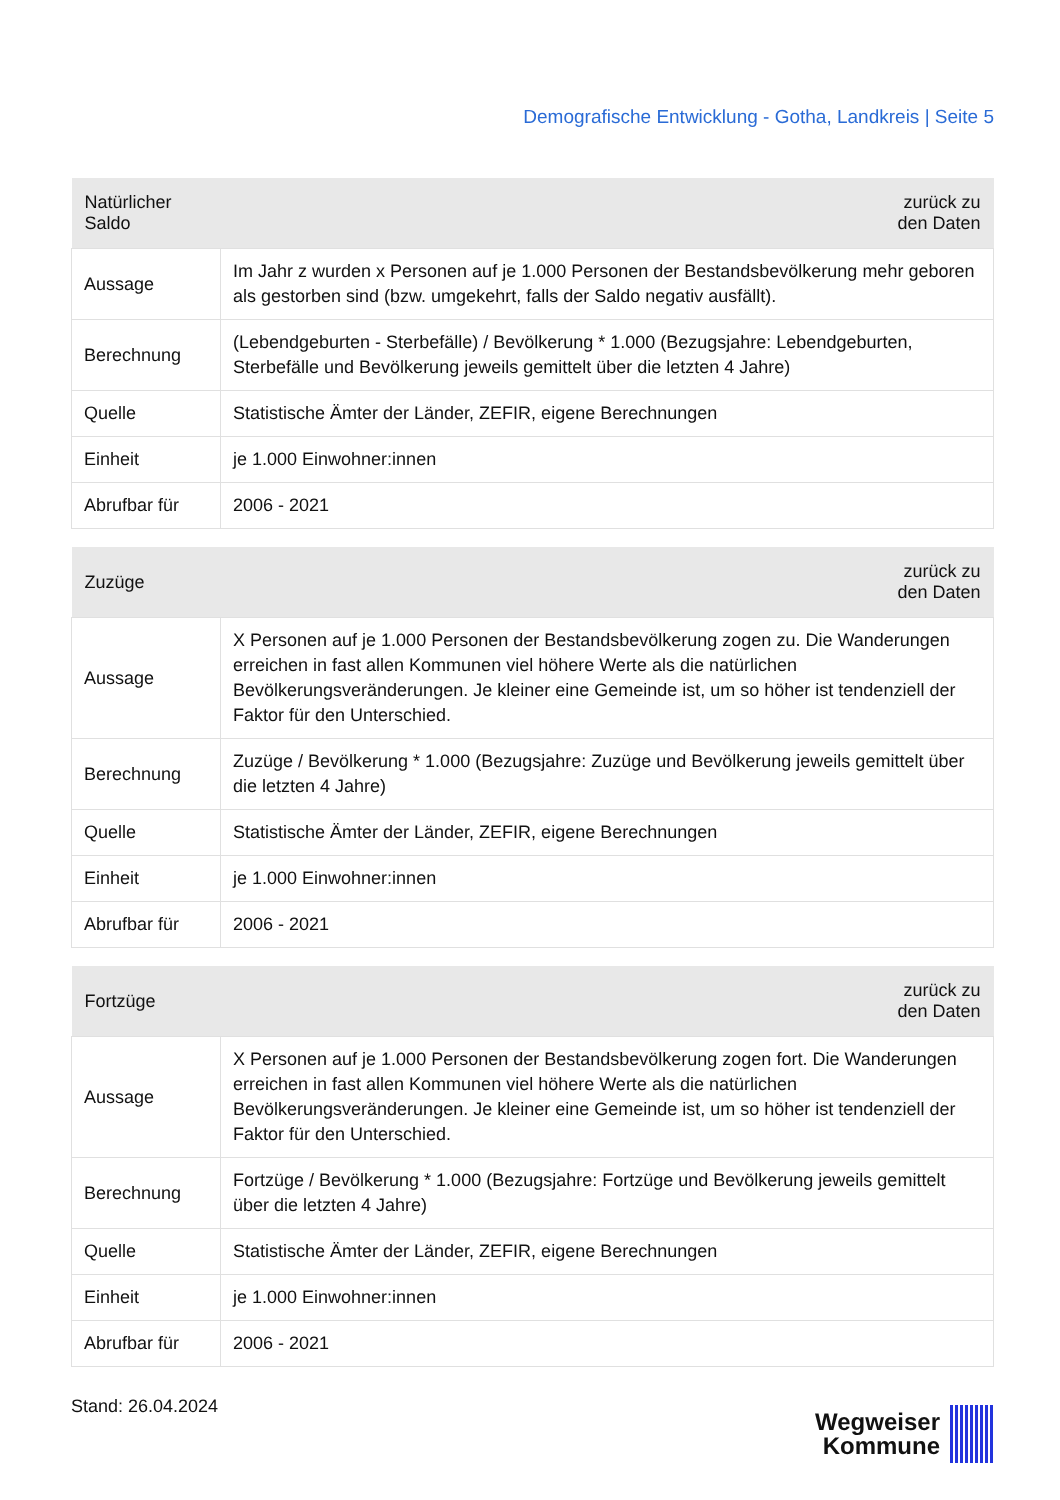Demografische Entwicklung - Gotha, Landkreis | Seite 5
| Natürlicher Saldo | zurück zu den Daten |
| --- | --- |
| Aussage | Im Jahr z wurden x Personen auf je 1.000 Personen der Bestandsbevölkerung mehr geboren als gestorben sind (bzw. umgekehrt, falls der Saldo negativ ausfällt). |
| Berechnung | (Lebendgeburten - Sterbefälle) / Bevölkerung * 1.000 (Bezugsjahre: Lebendgeburten, Sterbefälle und Bevölkerung jeweils gemittelt über die letzten 4 Jahre) |
| Quelle | Statistische Ämter der Länder, ZEFIR, eigene Berechnungen |
| Einheit | je 1.000 Einwohner:innen |
| Abrufbar für | 2006 - 2021 |
| Zuzüge | zurück zu den Daten |
| --- | --- |
| Aussage | X Personen auf je 1.000 Personen der Bestandsbevölkerung zogen zu. Die Wanderungen erreichen in fast allen Kommunen viel höhere Werte als die natürlichen Bevölkerungsveränderungen. Je kleiner eine Gemeinde ist, um so höher ist tendenziell der Faktor für den Unterschied. |
| Berechnung | Zuzüge / Bevölkerung * 1.000 (Bezugsjahre: Zuzüge und Bevölkerung jeweils gemittelt über die letzten 4 Jahre) |
| Quelle | Statistische Ämter der Länder, ZEFIR, eigene Berechnungen |
| Einheit | je 1.000 Einwohner:innen |
| Abrufbar für | 2006 - 2021 |
| Fortzüge | zurück zu den Daten |
| --- | --- |
| Aussage | X Personen auf je 1.000 Personen der Bestandsbevölkerung zogen fort. Die Wanderungen erreichen in fast allen Kommunen viel höhere Werte als die natürlichen Bevölkerungsveränderungen. Je kleiner eine Gemeinde ist, um so höher ist tendenziell der Faktor für den Unterschied. |
| Berechnung | Fortzüge / Bevölkerung * 1.000 (Bezugsjahre: Fortzüge und Bevölkerung jeweils gemittelt über die letzten 4 Jahre) |
| Quelle | Statistische Ämter der Länder, ZEFIR, eigene Berechnungen |
| Einheit | je 1.000 Einwohner:innen |
| Abrufbar für | 2006 - 2021 |
Stand: 26.04.2024
Wegweiser
Kommune